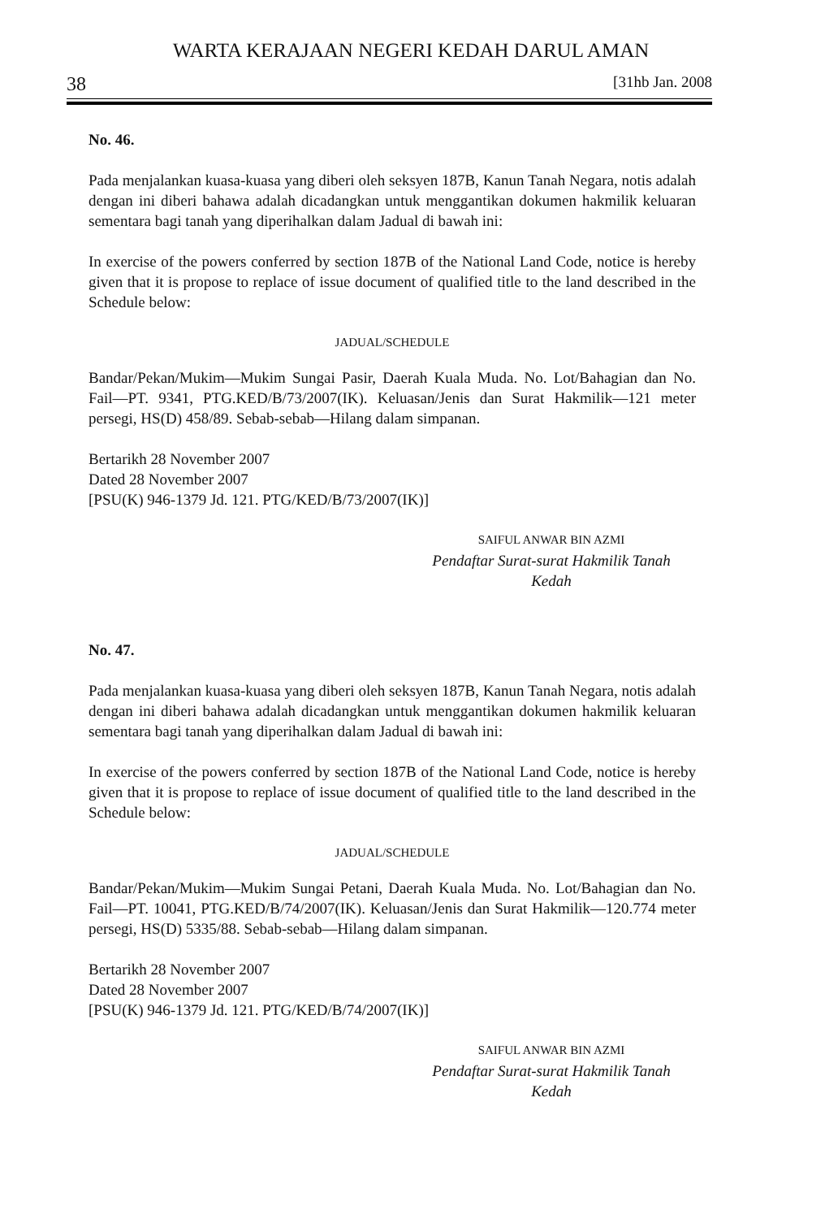WARTA KERAJAAN NEGERI KEDAH DARUL AMAN
38 [31hb Jan. 2008
No. 46.
Pada menjalankan kuasa-kuasa yang diberi oleh seksyen 187B, Kanun Tanah Negara, notis adalah dengan ini diberi bahawa adalah dicadangkan untuk menggantikan dokumen hakmilik keluaran sementara bagi tanah yang diperihalkan dalam Jadual di bawah ini:
In exercise of the powers conferred by section 187B of the National Land Code, notice is hereby given that it is propose to replace of issue document of qualified title to the land described in the Schedule below:
JADUAL/SCHEDULE
Bandar/Pekan/Mukim—Mukim Sungai Pasir, Daerah Kuala Muda. No. Lot/Bahagian dan No. Fail—PT. 9341, PTG.KED/B/73/2007(IK). Keluasan/Jenis dan Surat Hakmilik—121 meter persegi, HS(D) 458/89. Sebab-sebab—Hilang dalam simpanan.
Bertarikh 28 November 2007
Dated 28 November 2007
[PSU(K) 946-1379 Jd. 121. PTG/KED/B/73/2007(IK)]
SAIFUL ANWAR BIN AZMI
Pendaftar Surat-surat Hakmilik Tanah
Kedah
No. 47.
Pada menjalankan kuasa-kuasa yang diberi oleh seksyen 187B, Kanun Tanah Negara, notis adalah dengan ini diberi bahawa adalah dicadangkan untuk menggantikan dokumen hakmilik keluaran sementara bagi tanah yang diperihalkan dalam Jadual di bawah ini:
In exercise of the powers conferred by section 187B of the National Land Code, notice is hereby given that it is propose to replace of issue document of qualified title to the land described in the Schedule below:
JADUAL/SCHEDULE
Bandar/Pekan/Mukim—Mukim Sungai Petani, Daerah Kuala Muda. No. Lot/Bahagian dan No. Fail—PT. 10041, PTG.KED/B/74/2007(IK). Keluasan/Jenis dan Surat Hakmilik—120.774 meter persegi, HS(D) 5335/88. Sebab-sebab—Hilang dalam simpanan.
Bertarikh 28 November 2007
Dated 28 November 2007
[PSU(K) 946-1379 Jd. 121. PTG/KED/B/74/2007(IK)]
SAIFUL ANWAR BIN AZMI
Pendaftar Surat-surat Hakmilik Tanah
Kedah